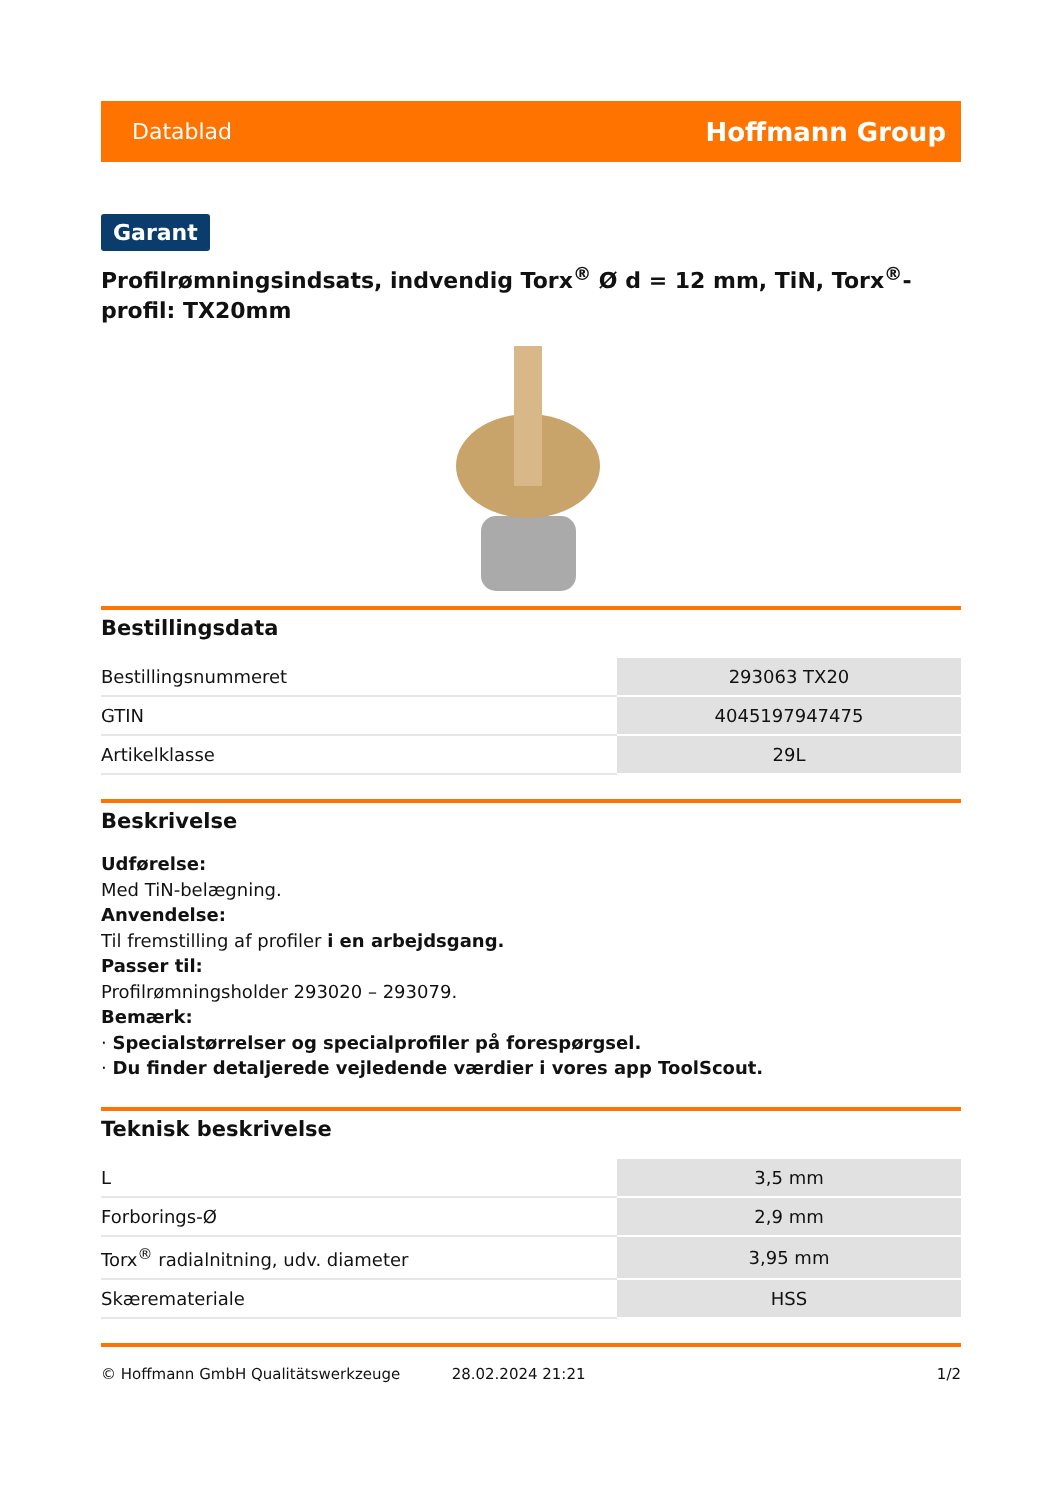Datablad Hoffmann Group
Garant
Profilrømningsindsats, indvendig Torx<sup>®</sup> Ø d = 12 mm, TiN, Torx<sup>®</sup>-profil: TX20mm
Bestillingsdata
| Bestillingsnummeret | 293063 TX20 |
| GTIN | 4045197947475 |
| Artikelklasse | 29L |
Beskrivelse
Udførelse:
Med TiN-belægning.
Anvendelse:
Til fremstilling af profiler i en arbejdsgang.
Passer til:
Profilrømningsholder 293020 – 293079.
Bemærk:
· Specialstørrelser og specialprofiler på forespørgsel.
· Du finder detaljerede vejledende værdier i vores app ToolScout.
Teknisk beskrivelse
| L | 3,5 mm |
| Forborings-Ø | 2,9 mm |
| Torx<sup>®</sup> radialnitning, udv. diameter | 3,95 mm |
| Skæremateriale | HSS |
© Hoffmann GmbH Qualitätswerkzeuge 28.02.2024 21:21 1/2